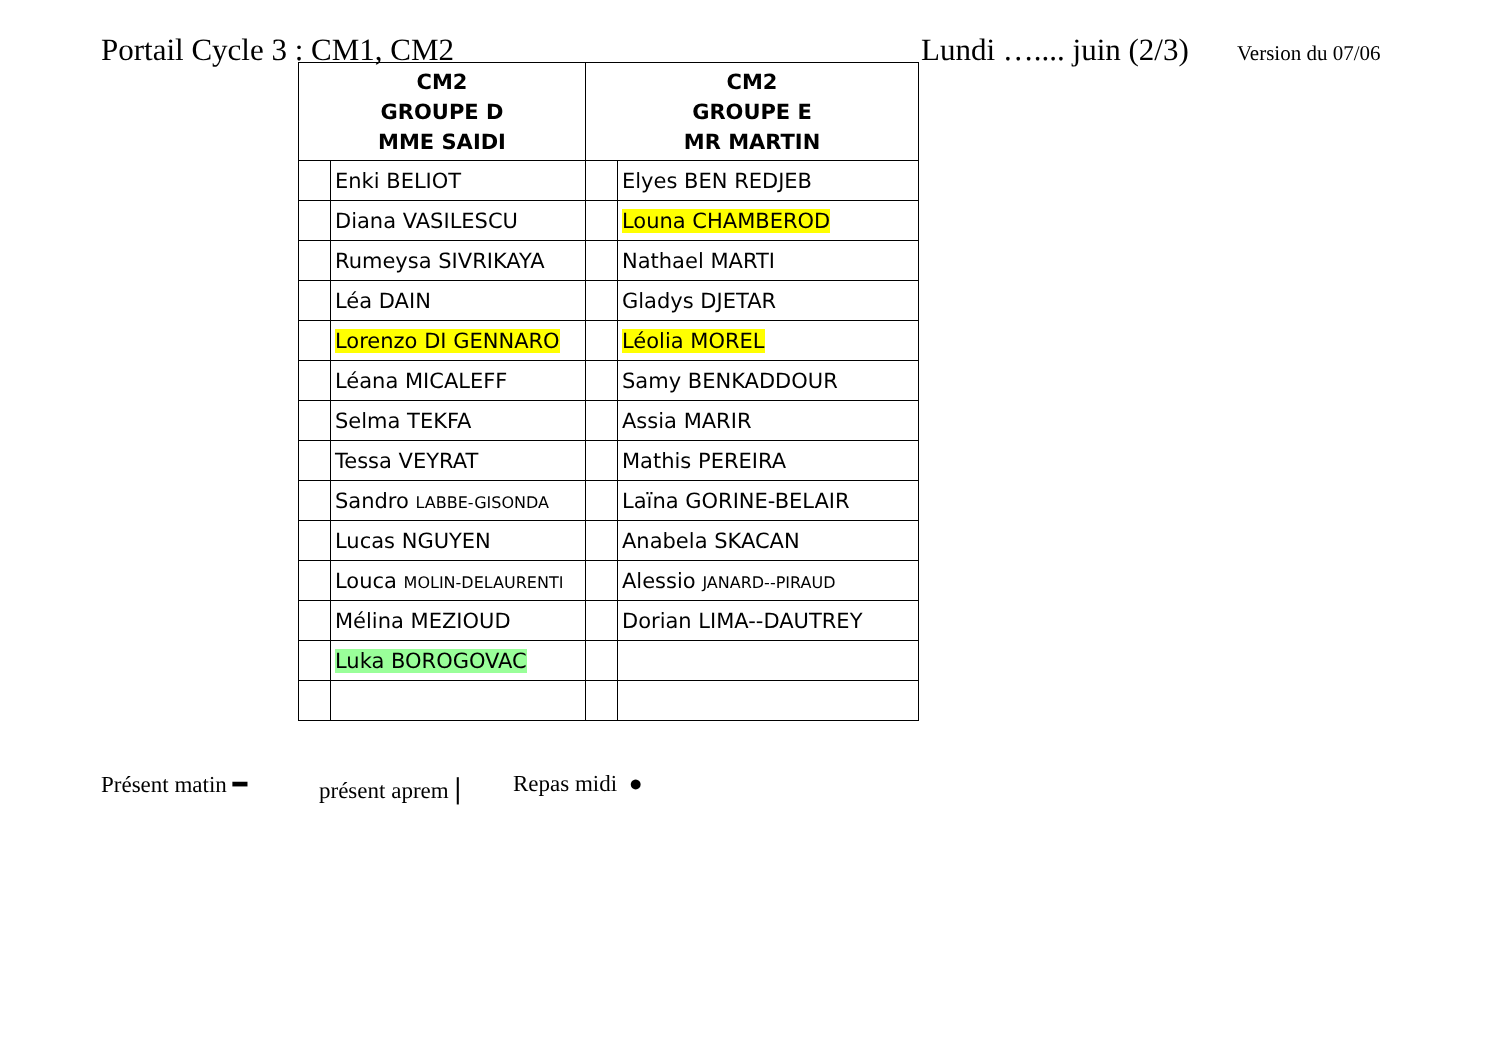Portail Cycle 3 : CM1, CM2 Lundi ….... juin (2/3) Version du 07/06
| CM2 GROUPE D MME SAIDI | | CM2 GROUPE E MR MARTIN | |
| --- | --- | --- | --- |
| | Enki BELIOT | | Elyes BEN REDJEB |
| | Diana VASILESCU | | Louna CHAMBEROD |
| | Rumeysa SIVRIKAYA | | Nathael MARTI |
| | Léa DAIN | | Gladys DJETAR |
| | Lorenzo DI GENNARO | | Léolia MOREL |
| | Léana MICALEFF | | Samy BENKADDOUR |
| | Selma TEKFA | | Assia MARIR |
| | Tessa VEYRAT | | Mathis PEREIRA |
| | Sandro LABBE-GISONDA | | Laïna GORINE-BELAIR |
| | Lucas NGUYEN | | Anabela SKACAN |
| | Louca MOLIN-DELAURENTI | | Alessio JANARD--PIRAUD |
| | Mélina MEZIOUD | | Dorian LIMA--DAUTREY |
| | Luka BOROGOVAC | | |
Présent matin ━ présent aprem | Repas midi ●